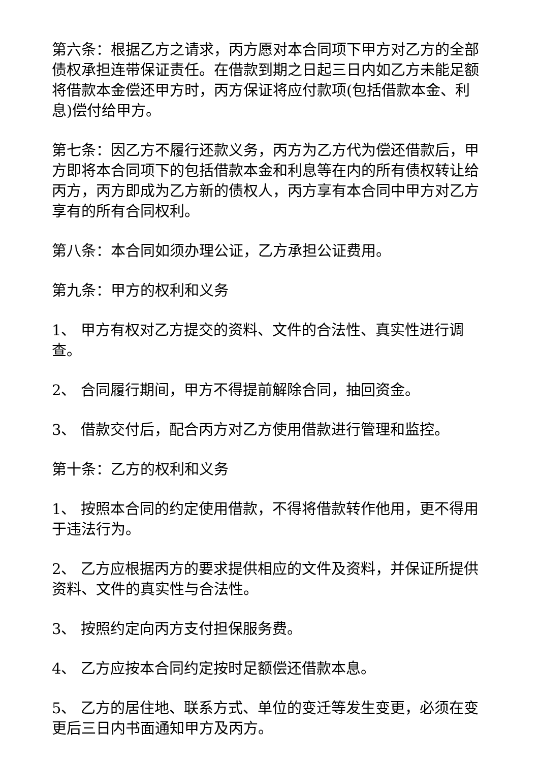第六条：根据乙方之请求，丙方愿对本合同项下甲方对乙方的全部债权承担连带保证责任。在借款到期之日起三日内如乙方未能足额将借款本金偿还甲方时，丙方保证将应付款项(包括借款本金、利息)偿付给甲方。
第七条：因乙方不履行还款义务，丙方为乙方代为偿还借款后，甲方即将本合同项下的包括借款本金和利息等在内的所有债权转让给丙方，丙方即成为乙方新的债权人，丙方享有本合同中甲方对乙方享有的所有合同权利。
第八条：本合同如须办理公证，乙方承担公证费用。
第九条：甲方的权利和义务
1、 甲方有权对乙方提交的资料、文件的合法性、真实性进行调查。
2、 合同履行期间，甲方不得提前解除合同，抽回资金。
3、 借款交付后，配合丙方对乙方使用借款进行管理和监控。
第十条：乙方的权利和义务
1、 按照本合同的约定使用借款，不得将借款转作他用，更不得用于违法行为。
2、 乙方应根据丙方的要求提供相应的文件及资料，并保证所提供资料、文件的真实性与合法性。
3、 按照约定向丙方支付担保服务费。
4、 乙方应按本合同约定按时足额偿还借款本息。
5、 乙方的居住地、联系方式、单位的变迁等发生变更，必须在变更后三日内书面通知甲方及丙方。